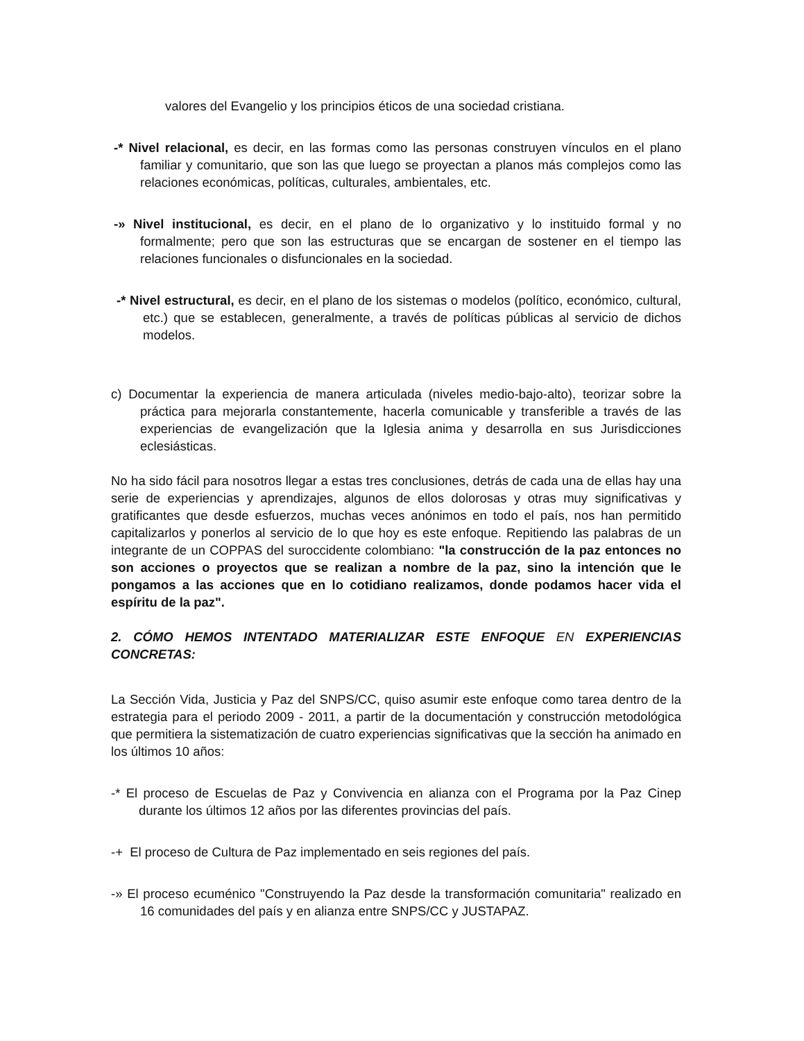valores del Evangelio y los principios éticos de una sociedad cristiana.
-* Nivel relacional, es decir, en las formas como las personas construyen vínculos en el plano familiar y comunitario, que son las que luego se proyectan a planos más complejos como las relaciones económicas, políticas, culturales, ambientales, etc.
-» Nivel institucional, es decir, en el plano de lo organizativo y lo instituido formal y no formalmente; pero que son las estructuras que se encargan de sostener en el tiempo las relaciones funcionales o disfuncionales en la sociedad.
-* Nivel estructural, es decir, en el plano de los sistemas o modelos (político, económico, cultural, etc.) que se establecen, generalmente, a través de políticas públicas al servicio de dichos modelos.
c) Documentar la experiencia de manera articulada (niveles medio-bajo-alto), teorizar sobre la práctica para mejorarla constantemente, hacerla comunicable y transferible a través de las experiencias de evangelización que la Iglesia anima y desarrolla en sus Jurisdicciones eclesiásticas.
No ha sido fácil para nosotros llegar a estas tres conclusiones, detrás de cada una de ellas hay una serie de experiencias y aprendizajes, algunos de ellos dolorosas y otras muy significativas y gratificantes que desde esfuerzos, muchas veces anónimos en todo el país, nos han permitido capitalizarlos y ponerlos al servicio de lo que hoy es este enfoque. Repitiendo las palabras de un integrante de un COPPAS del suroccidente colombiano: "la construcción de la paz entonces no son acciones o proyectos que se realizan a nombre de la paz, sino la intención que le pongamos a las acciones que en lo cotidiano realizamos, donde podamos hacer vida el espíritu de la paz".
2. CÓMO HEMOS INTENTADO MATERIALIZAR ESTE ENFOQUE EN EXPERIENCIAS CONCRETAS:
La Sección Vida, Justicia y Paz del SNPS/CC, quiso asumir este enfoque como tarea dentro de la estrategia para el periodo 2009 - 2011, a partir de la documentación y construcción metodológica que permitiera la sistematización de cuatro experiencias significativas que la sección ha animado en los últimos 10 años:
-* El proceso de Escuelas de Paz y Convivencia en alianza con el Programa por la Paz Cinep durante los últimos 12 años por las diferentes provincias del país.
-+ El proceso de Cultura de Paz implementado en seis regiones del país.
-» El proceso ecuménico "Construyendo la Paz desde la transformación comunitaria" realizado en 16 comunidades del país y en alianza entre SNPS/CC y JUSTAPAZ.